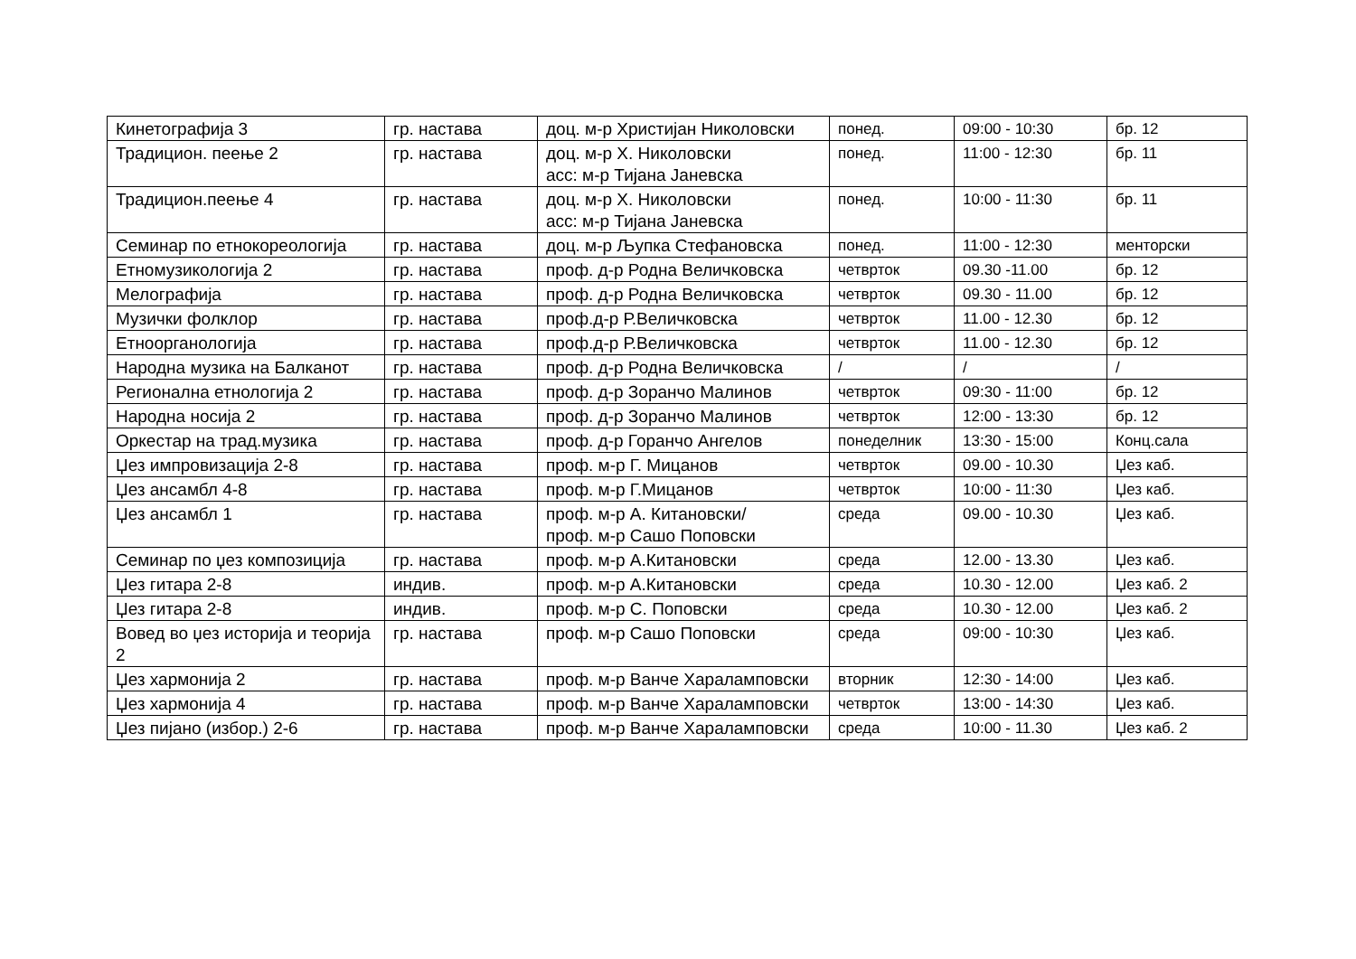| Кинетографија 3 | гр. настава | доц. м-р Христијан Николовски | понед. | 09:00 - 10:30 | бр. 12 |
| Традицион. пеење 2 | гр. настава | доц. м-р Х. Николовски асс: м-р Тијана Јаневска | понед. | 11:00 - 12:30 | бр. 11 |
| Традицион.пеење 4 | гр. настава | доц. м-р Х. Николовски асс: м-р Тијана Јаневска | понед. | 10:00 - 11:30 | бр. 11 |
| Семинар по етнокореологија | гр. настава | доц. м-р Љупка Стефановска | понед. | 11:00 - 12:30 | менторски |
| Етномузикологија 2 | гр. настава | проф. д-р Родна Величковска | четврток | 09.30 -11.00 | бр. 12 |
| Мелографија | гр. настава | проф. д-р Родна Величковска | четврток | 09.30 - 11.00 | бр. 12 |
| Музички фолклор | гр. настава | проф.д-р Р.Величковска | четврток | 11.00 - 12.30 | бр. 12 |
| Етноорганологија | гр. настава | проф.д-р Р.Величковска | четврток | 11.00 - 12.30 | бр. 12 |
| Народна музика на Балканот | гр. настава | проф. д-р Родна Величковска | / | / | / |
| Регионална етнологија 2 | гр. настава | проф. д-р Зоранчо Малинов | четврток | 09:30 - 11:00 | бр. 12 |
| Народна носија 2 | гр. настава | проф. д-р Зоранчо Малинов | четврток | 12:00 - 13:30 | бр. 12 |
| Оркестар на трад.музика | гр. настава | проф. д-р Горанчо Ангелов | понеделник | 13:30 - 15:00 | Конц.сала |
| Џез импровизација 2-8 | гр. настава | проф. м-р Г. Мицанов | четврток | 09.00 - 10.30 | Џез каб. |
| Џез ансамбл 4-8 | гр. настава | проф. м-р Г.Мицанов | четврток | 10:00 - 11:30 | Џез каб. |
| Џез ансамбл 1 | гр. настава | проф. м-р А. Китановски/ проф. м-р Сашо Поповски | среда | 09.00 - 10.30 | Џез каб. |
| Семинар по џез композиција | гр. настава | проф. м-р А.Китановски | среда | 12.00 - 13.30 | Џез каб. |
| Џез гитара 2-8 | индив. | проф. м-р А.Китановски | среда | 10.30 - 12.00 | Џез каб. 2 |
| Џез гитара 2-8 | индив. | проф. м-р С. Поповски | среда | 10.30 - 12.00 | Џез каб. 2 |
| Вовед во џез историја и теорија 2 | гр. настава | проф. м-р Сашо Поповски | среда | 09:00 - 10:30 | Џез каб. |
| Џез хармонија 2 | гр. настава | проф. м-р Ванче Хараламповски | вторник | 12:30 - 14:00 | Џез каб. |
| Џез хармонија 4 | гр. настава | проф. м-р Ванче Хараламповски | четврток | 13:00 - 14:30 | Џез каб. |
| Џез пијано (избор.) 2-6 | гр. настава | проф. м-р Ванче Хараламповски | среда | 10:00 - 11.30 | Џез каб. 2 |